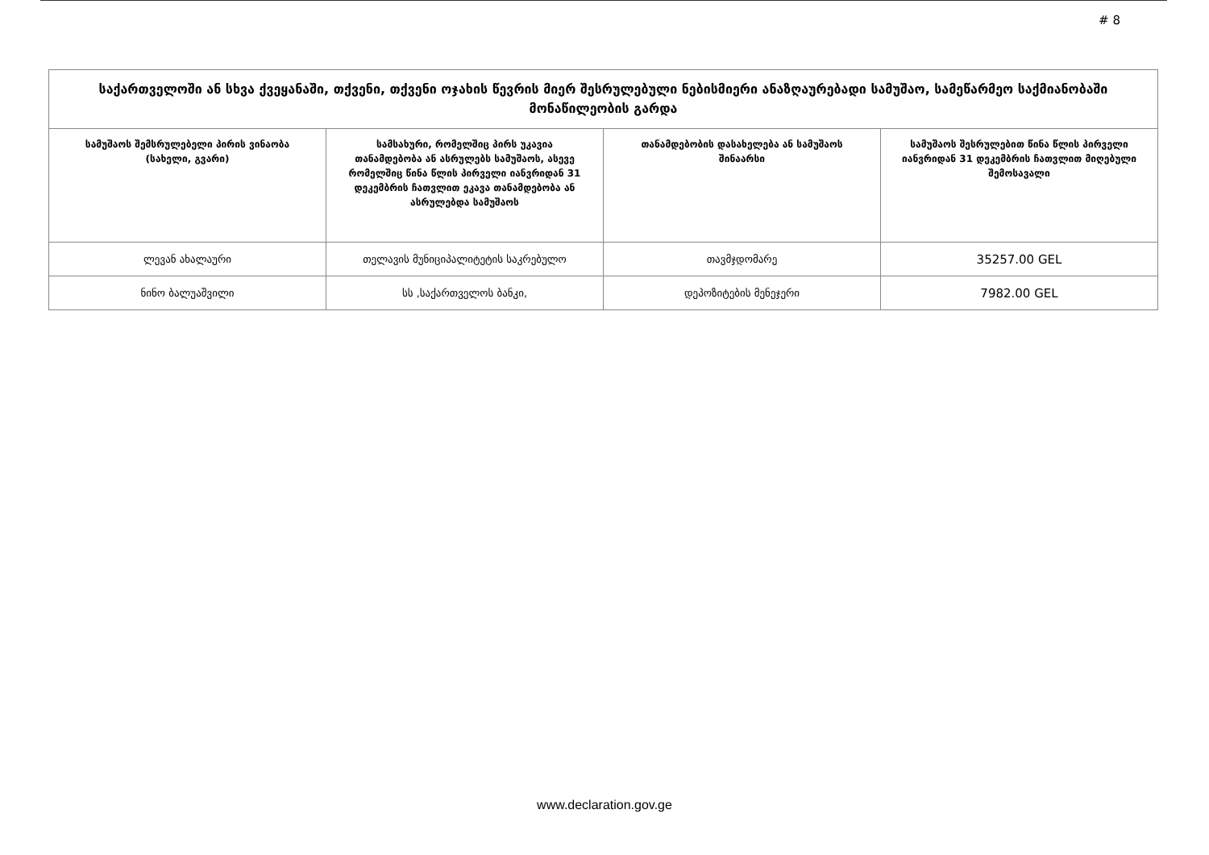# 8
| საქართველოში ან სხვა ქვეყანაში, თქვენი, თქვენი ოჯახის წევრის მიერ შესრულებული ნებისმიერი ანაზღაურებადი სამუშაო, სამეწარმეო საქმიანობაში მონაწილეობის გარდა | | | |
| --- | --- | --- | --- |
| სამუშაოს შემსრულებელი პირის ვინაობა (სახელი, გვარი) | სამსახური, რომელშიც პირს უკავია თანამდებობა ან ასრულებს სამუშაოს, ასევე რომელშიც წინა წლის პირველი იანვრიდან 31 დეკემბრის ჩათვლით ეკავა თანამდებობა ან ასრულებდა სამუშაოს | თანამდებობის დასახელება ან სამუშაოს შინაარსი | სამუშაოს შესრულებით წინა წლის პირველი იანვრიდან 31 დეკემბრის ჩათვლით მიღებული შემოსავალი |
| ლევან ახალაური | თელავის მუნიციპალიტეტის საკრებულო | თავმჯდომარე | 35257.00 GEL |
| ნინო ბალუაშვილი | სს ,საქართველოს ბანკი, | დეპოზიტების მენეჯერი | 7982.00 GEL |
www.declaration.gov.ge